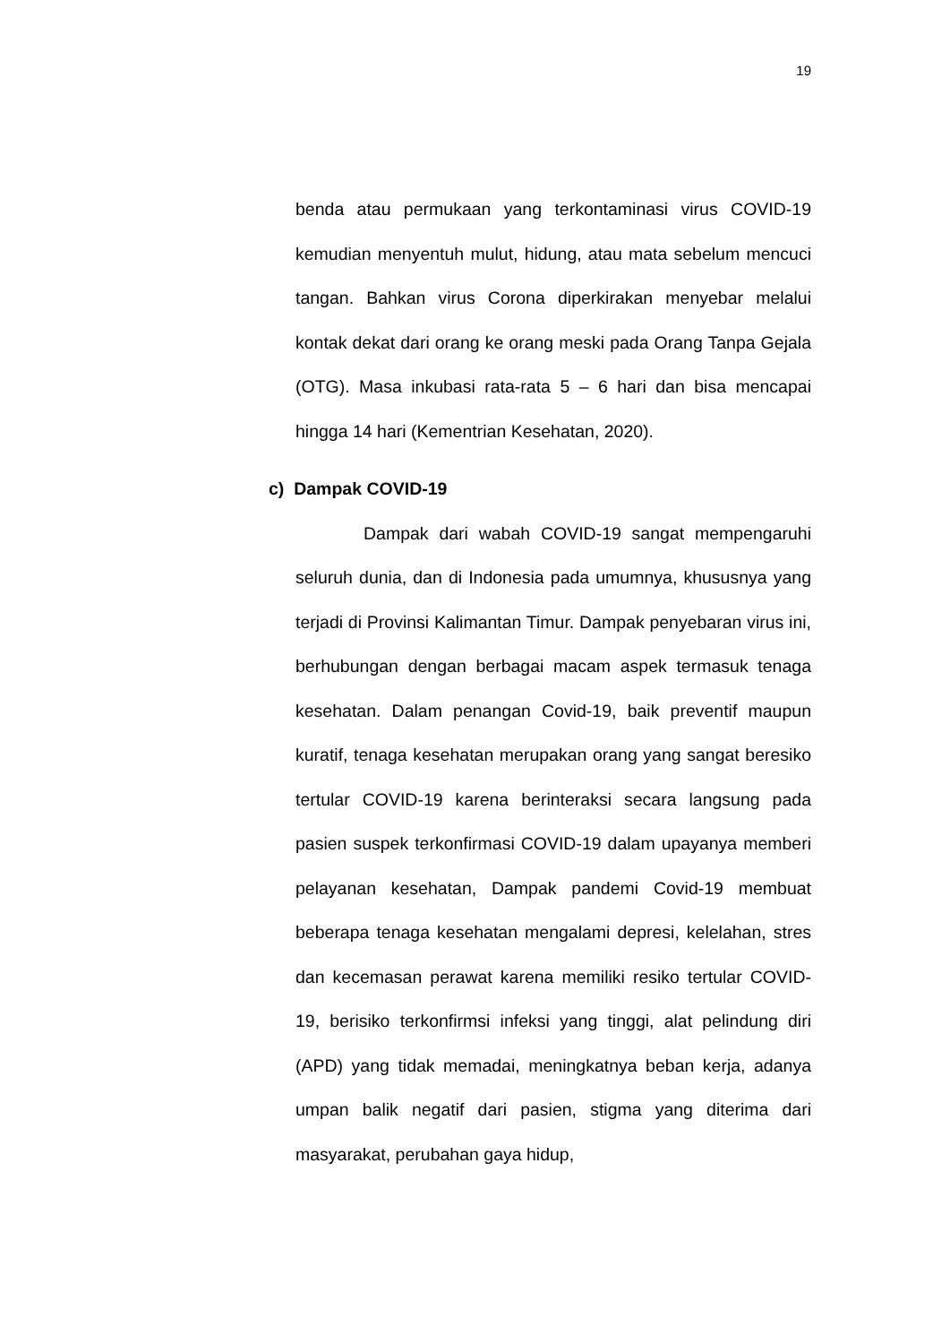19
benda atau permukaan yang terkontaminasi virus COVID-19 kemudian menyentuh mulut, hidung, atau mata sebelum mencuci tangan. Bahkan virus Corona diperkirakan menyebar melalui kontak dekat dari orang ke orang meski pada Orang Tanpa Gejala (OTG). Masa inkubasi rata-rata 5 – 6 hari dan bisa mencapai hingga 14 hari (Kementrian Kesehatan, 2020).
c) Dampak COVID-19
Dampak dari wabah COVID-19 sangat mempengaruhi seluruh dunia, dan di Indonesia pada umumnya, khususnya yang terjadi di Provinsi Kalimantan Timur. Dampak penyebaran virus ini, berhubungan dengan berbagai macam aspek termasuk tenaga kesehatan. Dalam penangan Covid-19, baik preventif maupun kuratif, tenaga kesehatan merupakan orang yang sangat beresiko tertular COVID-19 karena berinteraksi secara langsung pada pasien suspek terkonfirmasi COVID-19 dalam upayanya memberi pelayanan kesehatan, Dampak pandemi Covid-19 membuat beberapa tenaga kesehatan mengalami depresi, kelelahan, stres dan kecemasan perawat karena memiliki resiko tertular COVID-19, berisiko terkonfirmsi infeksi yang tinggi, alat pelindung diri (APD) yang tidak memadai, meningkatnya beban kerja, adanya umpan balik negatif dari pasien, stigma yang diterima dari masyarakat, perubahan gaya hidup,